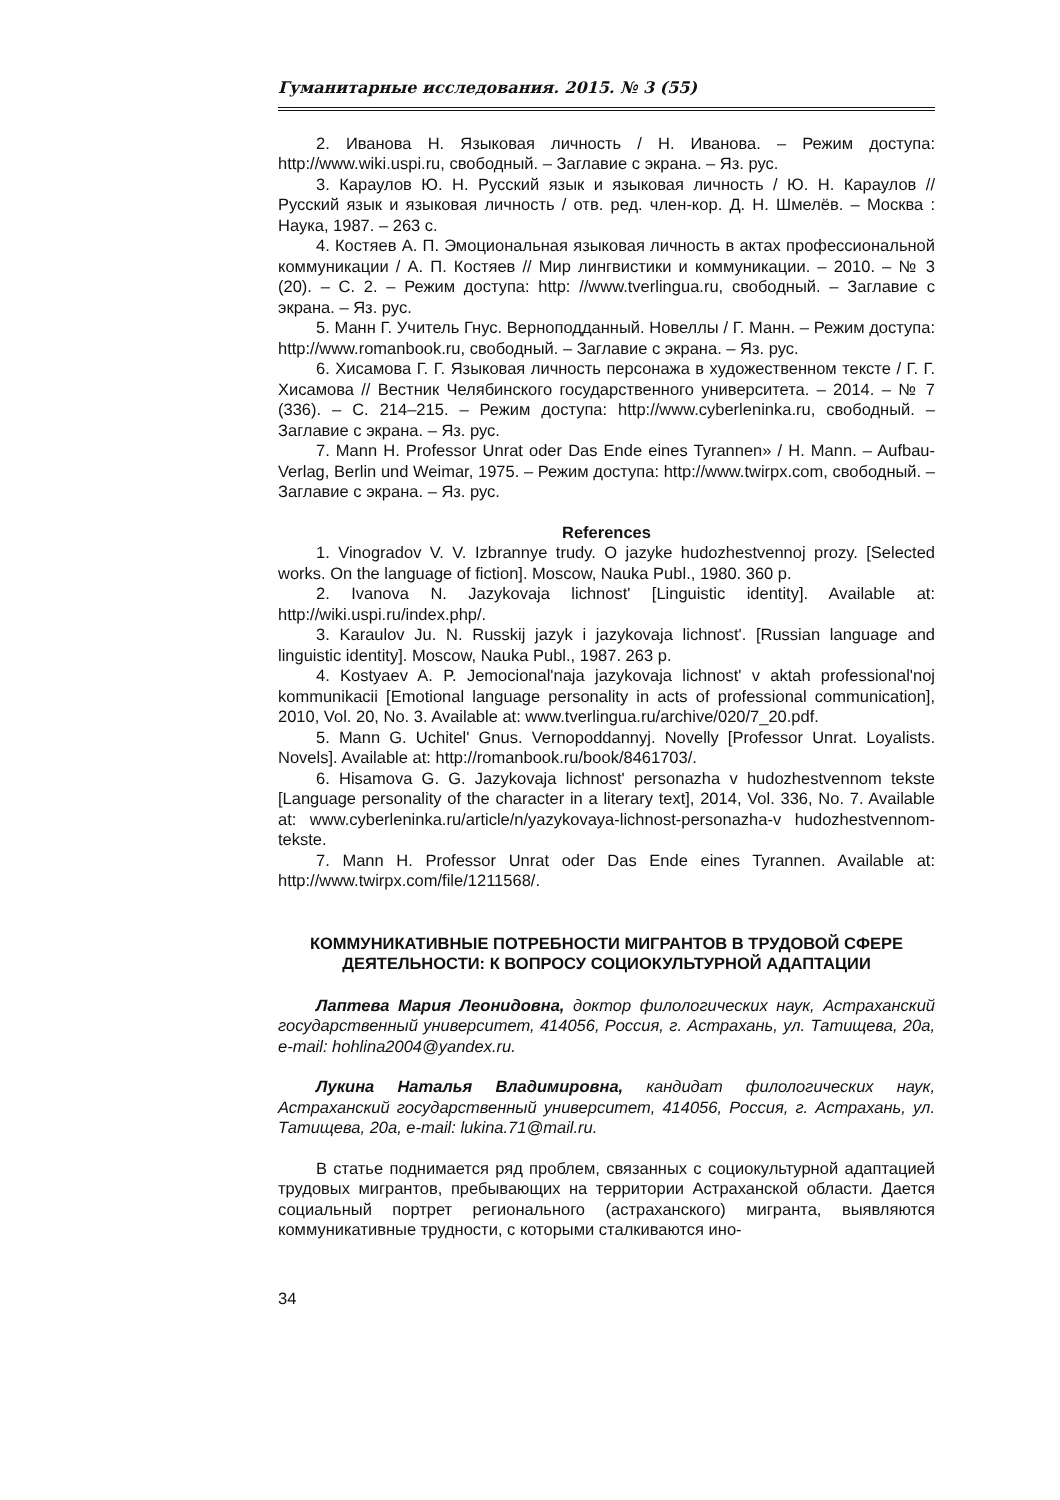Гуманитарные исследования. 2015. № 3 (55)
2. Иванова Н. Языковая личность / Н. Иванова. – Режим доступа: http://www.wiki.uspi.ru, свободный. – Заглавие с экрана. – Яз. рус.
3. Караулов Ю. Н. Русский язык и языковая личность / Ю. Н. Караулов // Русский язык и языковая личность / отв. ред. член-кор. Д. Н. Шмелёв. – Москва : Наука, 1987. – 263 с.
4. Костяев А. П. Эмоциональная языковая личность в актах профессиональной коммуникации / А. П. Костяев // Мир лингвистики и коммуникации. – 2010. – № 3 (20). – С. 2. – Режим доступа: http: //www.tverlingua.ru, свободный. – Заглавие с экрана. – Яз. рус.
5. Манн Г. Учитель Гнус. Верноподданный. Новеллы / Г. Манн. – Режим доступа: http://www.romanbook.ru, свободный. – Заглавие с экрана. – Яз. рус.
6. Хисамова Г. Г. Языковая личность персонажа в художественном тексте / Г. Г. Хисамова // Вестник Челябинского государственного университета. – 2014. – № 7 (336). – С. 214–215. – Режим доступа: http://www.cyberleninka.ru, свободный. – Заглавие с экрана. – Яз. рус.
7. Mann H. Professor Unrat oder Das Ende eines Tyrannen» / H. Mann. – Aufbau-Verlag, Berlin und Weimar, 1975. – Режим доступа: http://www.twirpx.com, свободный. – Заглавие с экрана. – Яз. рус.
References
1. Vinogradov V. V. Izbrannye trudy. O jazyke hudozhestvennoj prozy. [Selected works. On the language of fiction]. Moscow, Nauka Publ., 1980. 360 p.
2. Ivanova N. Jazykovaja lichnost' [Linguistic identity]. Available at: http://wiki.uspi.ru/index.php/.
3. Karaulov Ju. N. Russkij jazyk i jazykovaja lichnost'. [Russian language and linguistic identity]. Moscow, Nauka Publ., 1987. 263 p.
4. Kostyaev A. P. Jemocional'naja jazykovaja lichnost' v aktah professional'noj kommunikacii [Emotional language personality in acts of professional communication], 2010, Vol. 20, No. 3. Available at: www.tverlingua.ru/archive/020/7_20.pdf.
5. Mann G. Uchitel' Gnus. Vernopoddannyj. Novelly [Professor Unrat. Loyalists. Novels]. Available at: http://romanbook.ru/book/8461703/.
6. Hisamova G. G. Jazykovaja lichnost' personazha v hudozhestvennom tekste [Language personality of the character in a literary text], 2014, Vol. 336, No. 7. Available at: www.cyberleninka.ru/article/n/yazykovaya-lichnost-personazha-v hudozhestvennom-tekste.
7. Mann H. Professor Unrat oder Das Ende eines Tyrannen. Available at: http://www.twirpx.com/file/1211568/.
КОММУНИКАТИВНЫЕ ПОТРЕБНОСТИ МИГРАНТОВ В ТРУДОВОЙ СФЕРЕ ДЕЯТЕЛЬНОСТИ: К ВОПРОСУ СОЦИОКУЛЬТУРНОЙ АДАПТАЦИИ
Лаптева Мария Леонидовна, доктор филологических наук, Астраханский государственный университет, 414056, Россия, г. Астрахань, ул. Татищева, 20а, e-mail: hohlina2004@yandex.ru.
Лукина Наталья Владимировна, кандидат филологических наук, Астраханский государственный университет, 414056, Россия, г. Астрахань, ул. Татищева, 20а, e-mail: lukina.71@mail.ru.
В статье поднимается ряд проблем, связанных с социокультурной адаптацией трудовых мигрантов, пребывающих на территории Астраханской области. Дается социальный портрет регионального (астраханского) мигранта, выявляются коммуникативные трудности, с которыми сталкиваются ино-
34